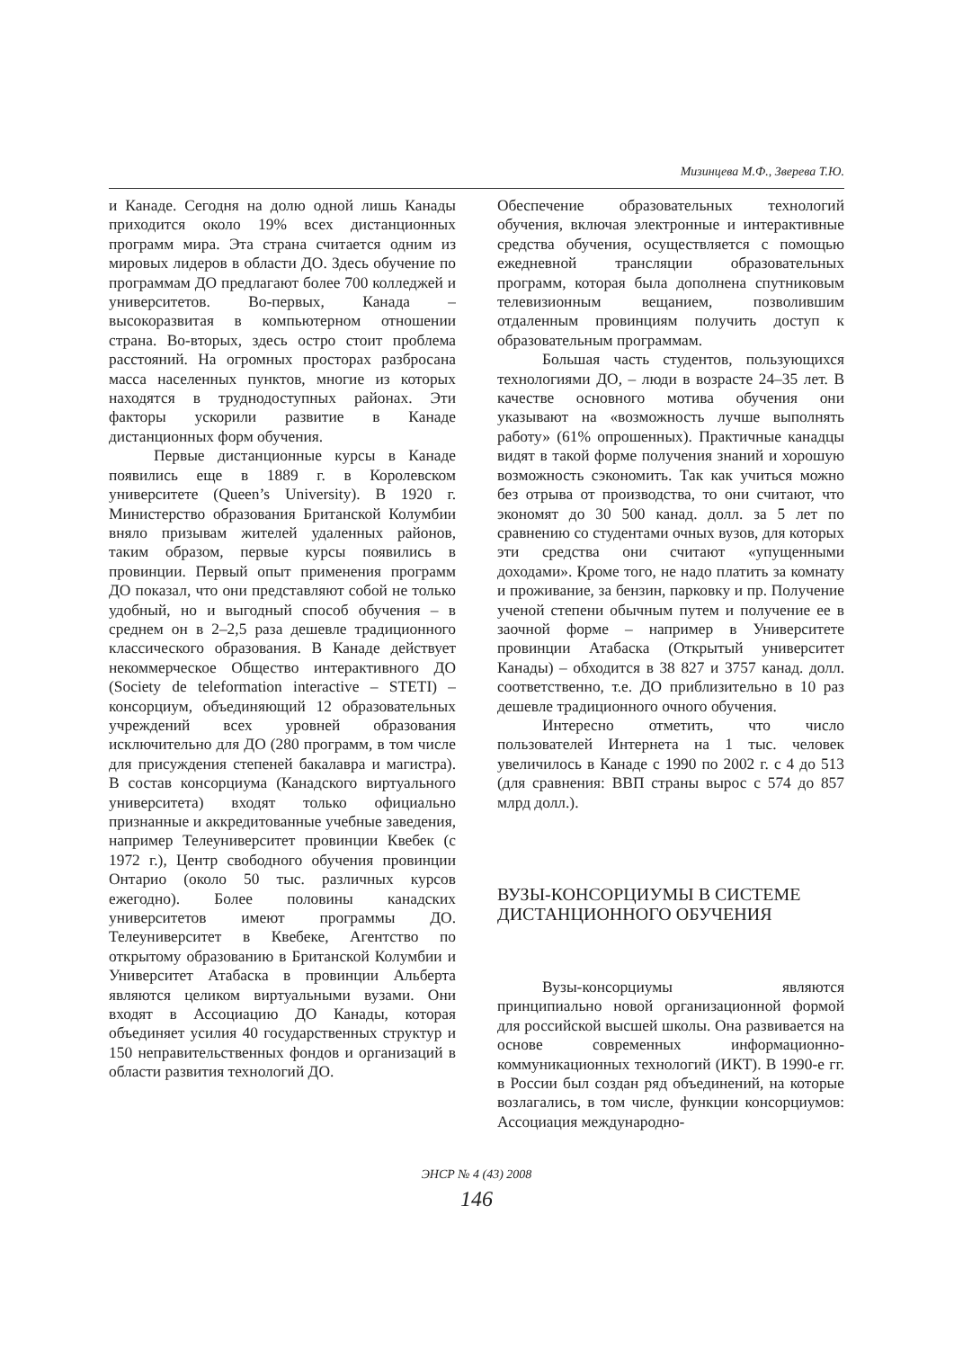Мизинцева М.Ф., Зверева Т.Ю.
и Канаде. Сегодня на долю одной лишь Канады приходится около 19% всех дистанционных программ мира. Эта страна считается одним из мировых лидеров в области ДО. Здесь обучение по программам ДО предлагают более 700 колледжей и университетов. Во-первых, Канада – высокоразвитая в компьютерном отношении страна. Во-вторых, здесь остро стоит проблема расстояний. На огромных просторах разбросана масса населенных пунктов, многие из которых находятся в труднодоступных районах. Эти факторы ускорили развитие в Канаде дистанционных форм обучения.
Первые дистанционные курсы в Канаде появились еще в 1889 г. в Королевском университете (Queen’s University). В 1920 г. Министерство образования Британской Колумбии вняло призывам жителей удаленных районов, таким образом, первые курсы появились в провинции. Первый опыт применения программ ДО показал, что они представляют собой не только удобный, но и выгодный способ обучения – в среднем он в 2–2,5 раза дешевле традиционного классического образования. В Канаде действует некоммерческое Общество интерактивного ДО (Society de teleformation interactive – STETI) – консорциум, объединяющий 12 образовательных учреждений всех уровней образования исключительно для ДО (280 программ, в том числе для присуждения степеней бакалавра и магистра). В состав консорциума (Канадского виртуального университета) входят только официально признанные и аккредитованные учебные заведения, например Телеуниверситет провинции Квебек (с 1972 г.), Центр свободного обучения провинции Онтарио (около 50 тыс. различных курсов ежегодно). Более половины канадских университетов имеют программы ДО. Телеуниверситет в Квебеке, Агентство по открытому образованию в Британской Колумбии и Университет Атабаска в провинции Альберта являются целиком виртуальными вузами. Они входят в Ассоциацию ДО Канады, которая объединяет усилия 40 государственных структур и 150 неправительственных фондов и организаций в области развития технологий ДО.
Обеспечение образовательных технологий обучения, включая электронные и интерактивные средства обучения, осуществляется с помощью ежедневной трансляции образовательных программ, которая была дополнена спутниковым телевизионным вещанием, позволившим отдаленным провинциям получить доступ к образовательным программам.
Большая часть студентов, пользующихся технологиями ДО, – люди в возрасте 24–35 лет. В качестве основного мотива обучения они указывают на «возможность лучше выполнять работу» (61% опрошенных). Практичные канадцы видят в такой форме получения знаний и хорошую возможность сэкономить. Так как учиться можно без отрыва от производства, то они считают, что экономят до 30 500 канад. долл. за 5 лет по сравнению со студентами очных вузов, для которых эти средства они считают «упущенными доходами». Кроме того, не надо платить за комнату и проживание, за бензин, парковку и пр. Получение ученой степени обычным путем и получение ее в заочной форме – например в Университете провинции Атабаска (Открытый университет Канады) – обходится в 38 827 и 3757 канад. долл. соответственно, т.е. ДО приблизительно в 10 раз дешевле традиционного очного обучения.
Интересно отметить, что число пользователей Интернета на 1 тыс. человек увеличилось в Канаде с 1990 по 2002 г. с 4 до 513 (для сравнения: ВВП страны вырос с 574 до 857 млрд долл.).
ВУЗЫ-КОНСОРЦИУМЫ В СИСТЕМЕ ДИСТАНЦИОННОГО ОБУЧЕНИЯ
Вузы-консорциумы являются принципиально новой организационной формой для российской высшей школы. Она развивается на основе современных информационно-коммуникационных технологий (ИКТ). В 1990-е гг. в России был создан ряд объединений, на которые возлагались, в том числе, функции консорциумов: Ассоциация международно-
ЭНСР № 4 (43) 2008
146